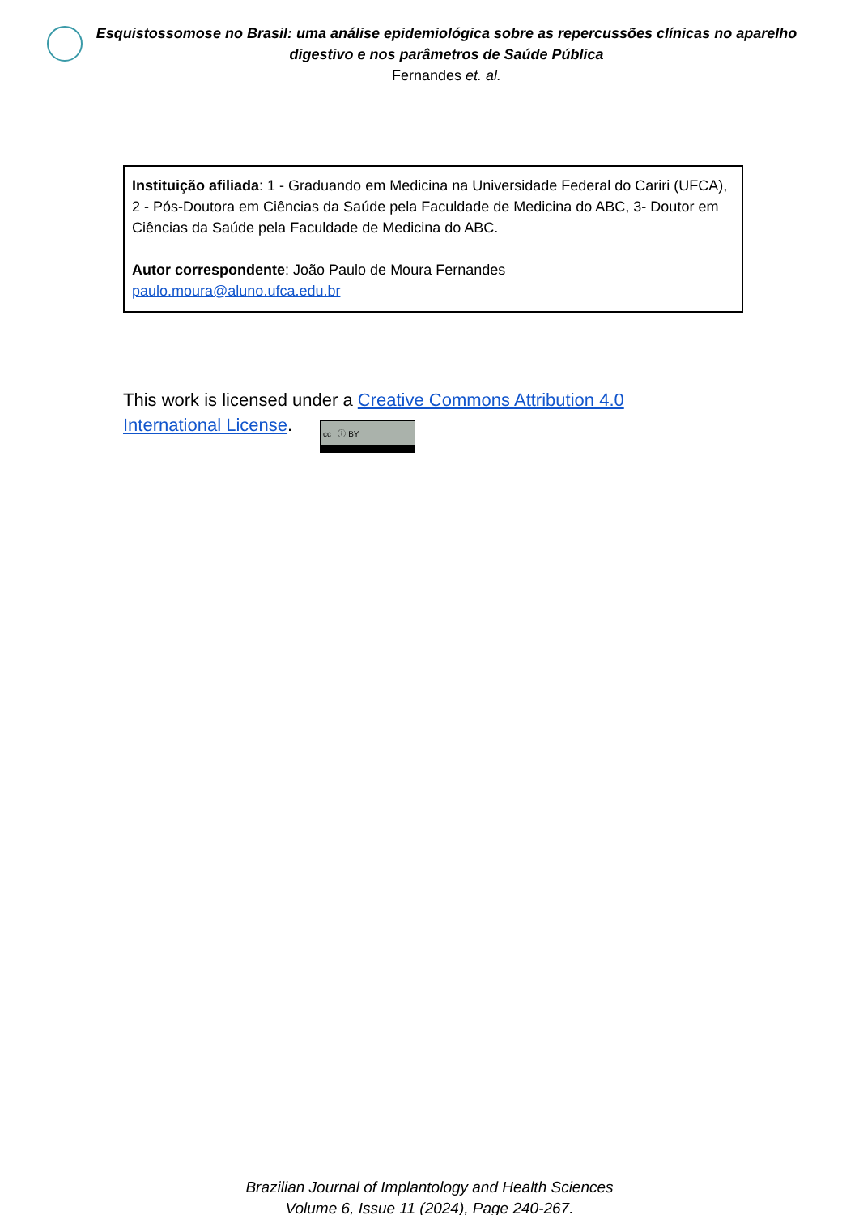Esquistossomose no Brasil: uma análise epidemiológica sobre as repercussões clínicas no aparelho digestivo e nos parâmetros de Saúde Pública
Fernandes et. al.
Instituição afiliada: 1 - Graduando em Medicina na Universidade Federal do Cariri (UFCA), 2 - Pós-Doutora em Ciências da Saúde pela Faculdade de Medicina do ABC, 3- Doutor em Ciências da Saúde pela Faculdade de Medicina do ABC.
Autor correspondente: João Paulo de Moura Fernandes
paulo.moura@aluno.ufca.edu.br
This work is licensed under a Creative Commons Attribution 4.0 International License. cc ⓘ BY
Brazilian Journal of Implantology and Health Sciences
Volume 6, Issue 11 (2024), Page 240-267.